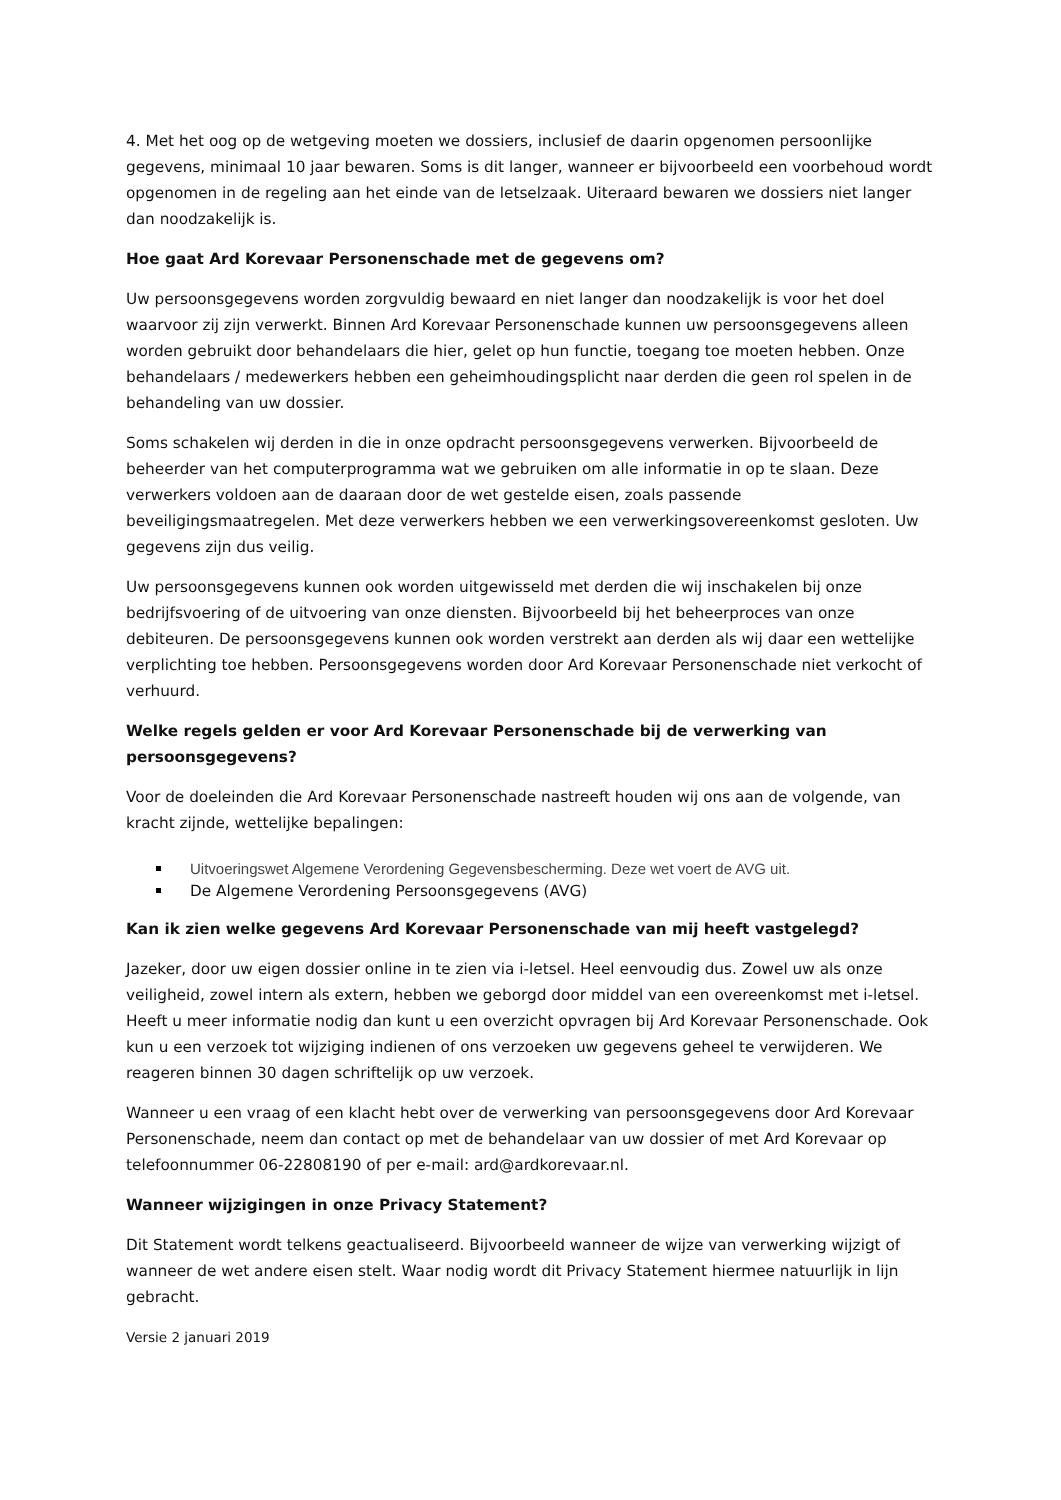4. Met het oog op de wetgeving moeten we dossiers, inclusief de daarin opgenomen persoonlijke gegevens, minimaal 10 jaar bewaren. Soms is dit langer, wanneer er bijvoorbeeld een voorbehoud wordt opgenomen in de regeling aan het einde van de letselzaak. Uiteraard bewaren we dossiers niet langer dan noodzakelijk is.
Hoe gaat Ard Korevaar Personenschade met de gegevens om?
Uw persoonsgegevens worden zorgvuldig bewaard en niet langer dan noodzakelijk is voor het doel waarvoor zij zijn verwerkt. Binnen Ard Korevaar Personenschade kunnen uw persoonsgegevens alleen worden gebruikt door behandelaars die hier, gelet op hun functie, toegang toe moeten hebben. Onze behandelaars / medewerkers hebben een geheimhoudingsplicht naar derden die geen rol spelen in de behandeling van uw dossier.
Soms schakelen wij derden in die in onze opdracht persoonsgegevens verwerken. Bijvoorbeeld de beheerder van het computerprogramma wat we gebruiken om alle informatie in op te slaan. Deze verwerkers voldoen aan de daaraan door de wet gestelde eisen, zoals passende beveiligingsmaatregelen. Met deze verwerkers hebben we een verwerkingsovereenkomst gesloten. Uw gegevens zijn dus veilig.
Uw persoonsgegevens kunnen ook worden uitgewisseld met derden die wij inschakelen bij onze bedrijfsvoering of de uitvoering van onze diensten. Bijvoorbeeld bij het beheerproces van onze debiteuren. De persoonsgegevens kunnen ook worden verstrekt aan derden als wij daar een wettelijke verplichting toe hebben. Persoonsgegevens worden door Ard Korevaar Personenschade niet verkocht of verhuurd.
Welke regels gelden er voor Ard Korevaar Personenschade bij de verwerking van persoonsgegevens?
Voor de doeleinden die Ard Korevaar Personenschade nastreeft houden wij ons aan de volgende, van kracht zijnde, wettelijke bepalingen:
Uitvoeringswet Algemene Verordening Gegevensbescherming. Deze wet voert de AVG uit.
De Algemene Verordening Persoonsgegevens (AVG)
Kan ik zien welke gegevens Ard Korevaar Personenschade van mij heeft vastgelegd?
Jazeker, door uw eigen dossier online in te zien via i-letsel. Heel eenvoudig dus. Zowel uw als onze veiligheid, zowel intern als extern, hebben we geborgd door middel van een overeenkomst met i-letsel. Heeft u meer informatie nodig dan kunt u een overzicht opvragen bij Ard Korevaar Personenschade. Ook kun u een verzoek tot wijziging indienen of ons verzoeken uw gegevens geheel te verwijderen. We reageren binnen 30 dagen schriftelijk op uw verzoek.
Wanneer u een vraag of een klacht hebt over de verwerking van persoonsgegevens door Ard Korevaar Personenschade, neem dan contact op met de behandelaar van uw dossier of met Ard Korevaar op telefoonnummer 06-22808190 of per e-mail: ard@ardkorevaar.nl.
Wanneer wijzigingen in onze Privacy Statement?
Dit Statement wordt telkens geactualiseerd. Bijvoorbeeld wanneer de wijze van verwerking wijzigt of wanneer de wet andere eisen stelt. Waar nodig wordt dit Privacy Statement hiermee natuurlijk in lijn gebracht.
Versie 2 januari 2019